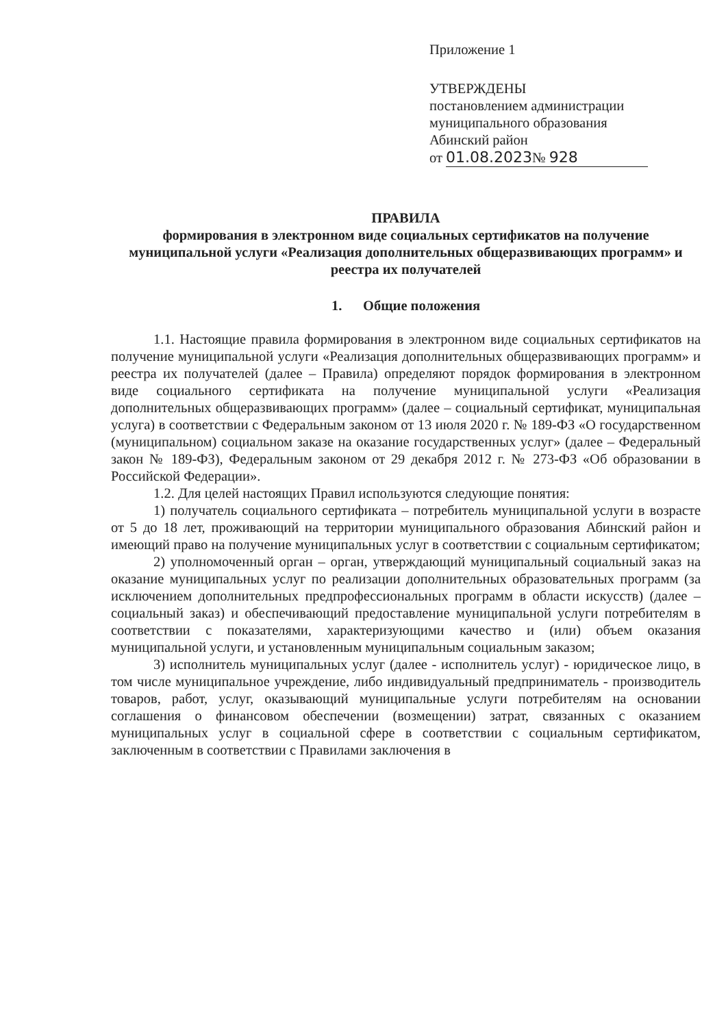Приложение 1
УТВЕРЖДЕНЫ
постановлением администрации
муниципального образования
Абинский район
от 01.08.2023№ 928
ПРАВИЛА
формирования в электронном виде социальных сертификатов на получение муниципальной услуги «Реализация дополнительных общеразвивающих программ» и реестра их получателей
1. Общие положения
1.1. Настоящие правила формирования в электронном виде социальных сертификатов на получение муниципальной услуги «Реализация дополнительных общеразвивающих программ» и реестра их получателей (далее – Правила) определяют порядок формирования в электронном виде социального сертификата на получение муниципальной услуги «Реализация дополнительных общеразвивающих программ» (далее – социальный сертификат, муниципальная услуга) в соответствии с Федеральным законом от 13 июля 2020 г. № 189-ФЗ «О государственном (муниципальном) социальном заказе на оказание государственных услуг» (далее – Федеральный закон № 189-ФЗ), Федеральным законом от 29 декабря 2012 г. № 273-ФЗ «Об образовании в Российской Федерации».
1.2. Для целей настоящих Правил используются следующие понятия:
1) получатель социального сертификата – потребитель муниципальной услуги в возрасте от 5 до 18 лет, проживающий на территории муниципального образования Абинский район и имеющий право на получение муниципальных услуг в соответствии с социальным сертификатом;
2) уполномоченный орган – орган, утверждающий муниципальный социальный заказ на оказание муниципальных услуг по реализации дополнительных образовательных программ (за исключением дополнительных предпрофессиональных программ в области искусств) (далее – социальный заказ) и обеспечивающий предоставление муниципальной услуги потребителям в соответствии с показателями, характеризующими качество и (или) объем оказания муниципальной услуги, и установленным муниципальным социальным заказом;
3) исполнитель муниципальных услуг (далее - исполнитель услуг) - юридическое лицо, в том числе муниципальное учреждение, либо индивидуальный предприниматель - производитель товаров, работ, услуг, оказывающий муниципальные услуги потребителям на основании соглашения о финансовом обеспечении (возмещении) затрат, связанных с оказанием муниципальных услуг в социальной сфере в соответствии с социальным сертификатом, заключенным в соответствии с Правилами заключения в